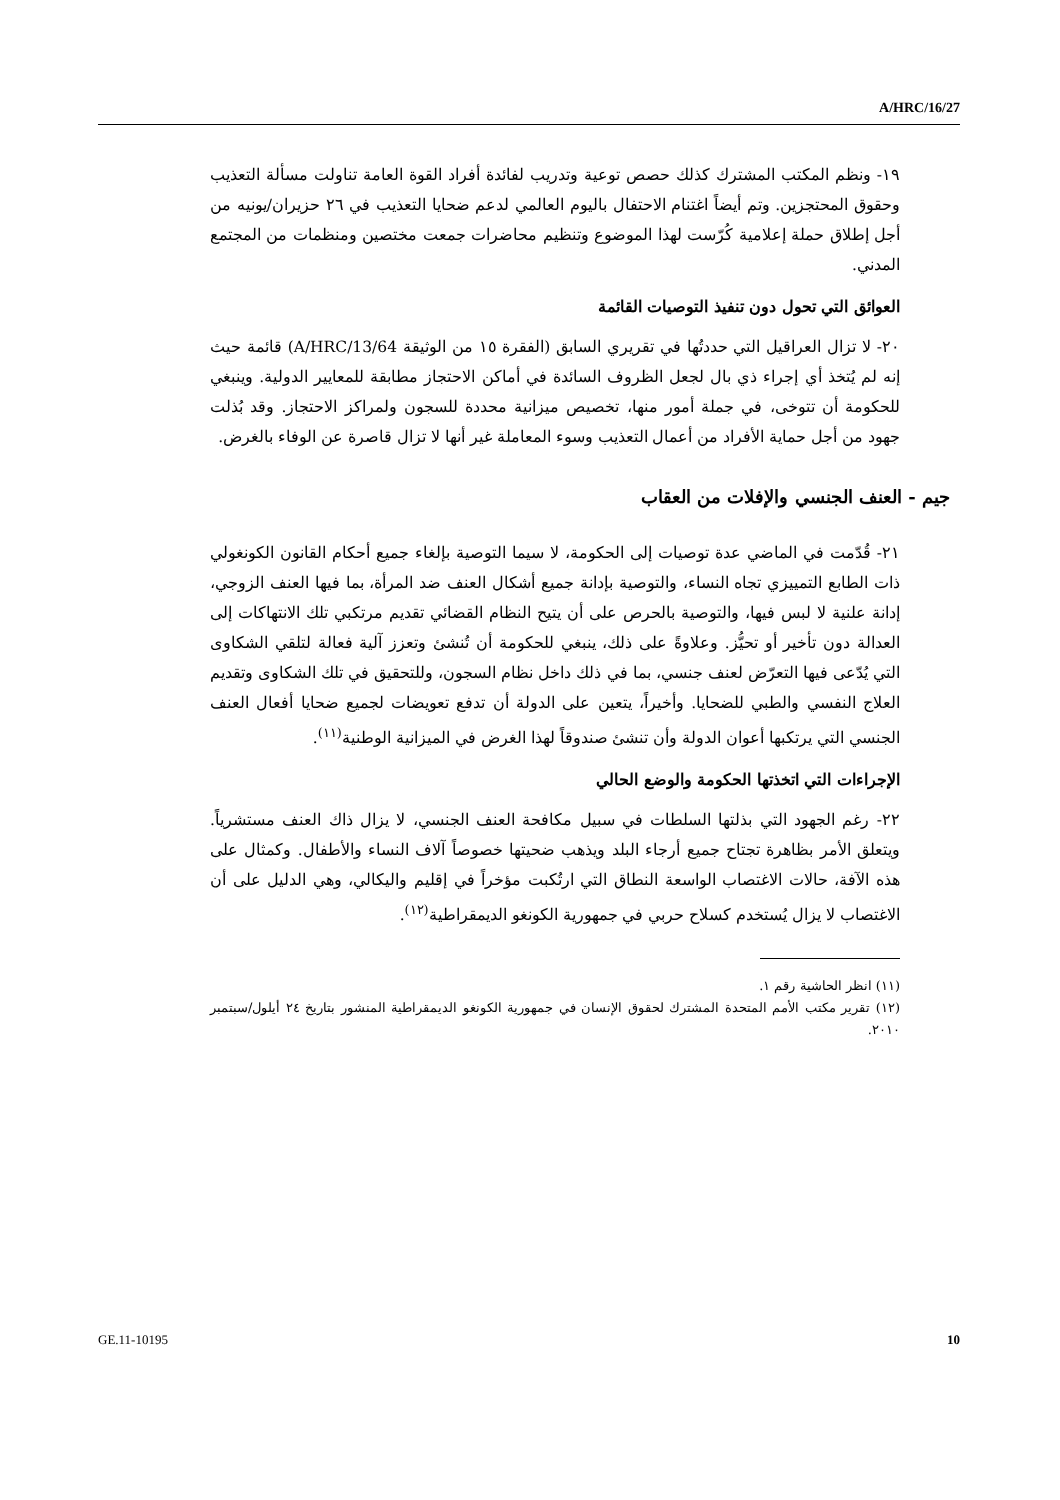A/HRC/16/27
١٩- ونظم المكتب المشترك كذلك حصص توعية وتدريب لفائدة أفراد القوة العامة تناولت مسألة التعذيب وحقوق المحتجزين. وتم أيضاً اغتنام الاحتفال باليوم العالمي لدعم ضحايا التعذيب في ٢٦ حزيران/يونيه من أجل إطلاق حملة إعلامية كُرّست لهذا الموضوع وتنظيم محاضرات جمعت مختصين ومنظمات من المجتمع المدني.
العوائق التي تحول دون تنفيذ التوصيات القائمة
٢٠- لا تزال العراقيل التي حددتُها في تقريري السابق (الفقرة ١٥ من الوثيقة A/HRC/13/64) قائمة حيث إنه لم يُتخذ أي إجراء ذي بال لجعل الظروف السائدة في أماكن الاحتجاز مطابقة للمعايير الدولية. وينبغي للحكومة أن تتوخى، في جملة أمور منها، تخصيص ميزانية محددة للسجون ولمراكز الاحتجاز. وقد بُذلت جهود من أجل حماية الأفراد من أعمال التعذيب وسوء المعاملة غير أنها لا تزال قاصرة عن الوفاء بالغرض.
جيم - العنف الجنسي والإفلات من العقاب
٢١- قُدّمت في الماضي عدة توصيات إلى الحكومة، لا سيما التوصية بإلغاء جميع أحكام القانون الكونغولي ذات الطابع التمييزي تجاه النساء، والتوصية بإدانة جميع أشكال العنف ضد المرأة، بما فيها العنف الزوجي، إدانة علنية لا لبس فيها، والتوصية بالحرص على أن يتيح النظام القضائي تقديم مرتكبي تلك الانتهاكات إلى العدالة دون تأخير أو تحيُّز. وعلاوةً على ذلك، ينبغي للحكومة أن تُنشئ وتعزز آلية فعالة لتلقي الشكاوى التي يُدّعى فيها التعرّض لعنف جنسي، بما في ذلك داخل نظام السجون، وللتحقيق في تلك الشكاوى وتقديم العلاج النفسي والطبي للضحايا. وأخيراً، يتعين على الدولة أن تدفع تعويضات لجميع ضحايا أفعال العنف الجنسي التي يرتكبها أعوان الدولة وأن تنشئ صندوقاً لهذا الغرض في الميزانية الوطنية<sup>(١١)</sup>.
الإجراءات التي اتخذتها الحكومة والوضع الحالي
٢٢- رغم الجهود التي بذلتها السلطات في سبيل مكافحة العنف الجنسي، لا يزال ذاك العنف مستشرياً. ويتعلق الأمر بظاهرة تجتاح جميع أرجاء البلد ويذهب ضحيتها خصوصاً آلاف النساء والأطفال. وكمثال على هذه الآفة، حالات الاغتصاب الواسعة النطاق التي ارتُكبت مؤخراً في إقليم واليكالي، وهي الدليل على أن الاغتصاب لا يزال يُستخدم كسلاح حربي في جمهورية الكونغو الديمقراطية<sup>(١٢)</sup>.
(١١) انظر الحاشية رقم ١.
(١٢) تقرير مكتب الأمم المتحدة المشترك لحقوق الإنسان في جمهورية الكونغو الديمقراطية المنشور بتاريخ ٢٤ أيلول/سبتمبر ٢٠١٠.
GE.11-10195 10